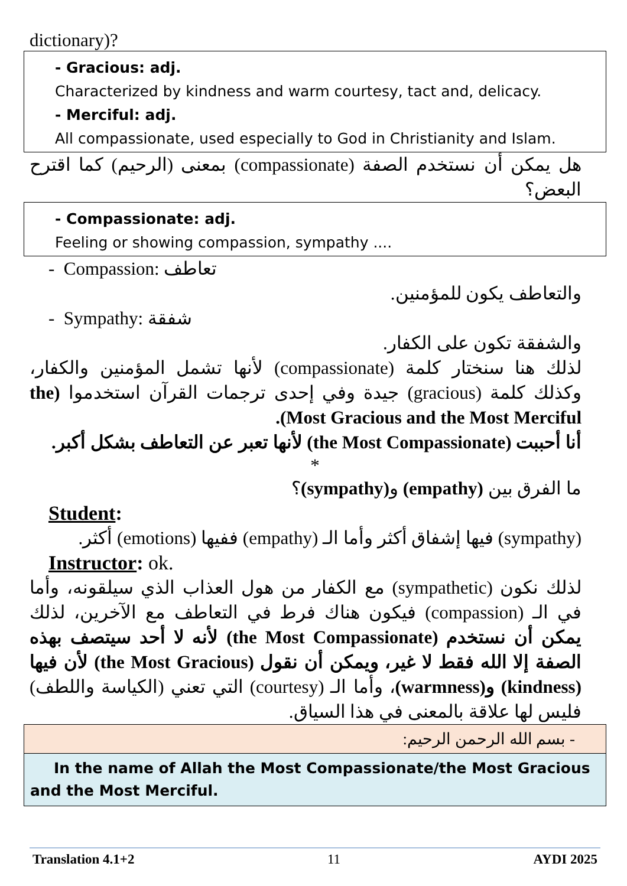dictionary)?
- Gracious: adj.
Characterized by kindness and warm courtesy, tact and, delicacy.
- Merciful: adj.
All compassionate, used especially to God in Christianity and Islam.
هل يمكن أن نستخدم الصفة (compassionate) بمعنى (الرحيم) كما اقترح البعض؟
- Compassionate: adj.
Feeling or showing compassion, sympathy ....
- Compassion: تعاطف
والتعاطف يكون للمؤمنين.
- Sympathy: شفقة
والشفقة تكون على الكفار.
لذلك هنا سنختار كلمة (compassionate) لأنها تشمل المؤمنين والكفار، وكذلك كلمة (gracious) جيدة وفي إحدى ترجمات القرآن استخدموا (the Most Gracious and the Most Merciful).
أنا أحببت (the Most Compassionate) لأنها تعبر عن التعاطف بشكل أكبر.
*
ما الفرق بين (empathy) و(sympathy)؟
Student:
(sympathy) فيها إشفاق أكثر وأما الـ (empathy) ففيها (emotions) أكثر.
Instructor: ok.
لذلك نكون (sympathetic) مع الكفار من هول العذاب الذي سيلقونه، وأما في الـ (compassion) فيكون هناك فرط في التعاطف مع الآخرين، لذلك يمكن أن نستخدم (the Most Compassionate) لأنه لا أحد سيتصف بهذه الصفة إلا الله فقط لا غير، ويمكن أن نقول (the Most Gracious) لأن فيها (kindness) و(warmness)، وأما الـ (courtesy) التي تعني (الكياسة واللطف) فليس لها علاقة بالمعنى في هذا السياق.
- بسم الله الرحمن الرحيم:
In the name of Allah the Most Compassionate/the Most Gracious and the Most Merciful.
Translation 4.1+2 11 AYDI 2025